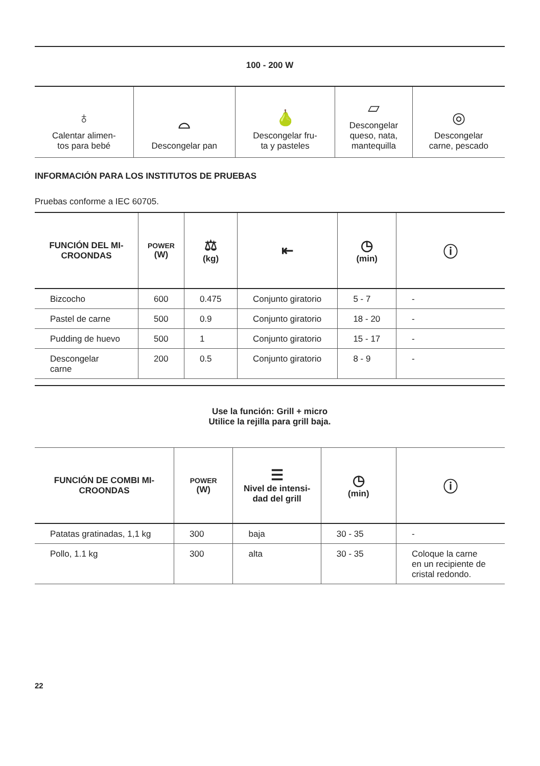| 100 - 200 W |
| ♁ Calentar alimen- tos para bebé | ⌓ Descongelar pan | 🍐 Descongelar fru- ta y pasteles | ▱ Descongelar queso, nata, mantequilla | ◎ Descongelar carne, pescado |
INFORMACIÓN PARA LOS INSTITUTOS DE PRUEBAS
Pruebas conforme a IEC 60705.
| FUNCIÓN DEL MI- CROONDAS | POWER (W) | ⚖ (kg) | ⇤ | ◷ (min) | ⓘ |
| --- | --- | --- | --- | --- | --- |
| Bizcocho | 600 | 0.475 | Conjunto giratorio | 5 - 7 | - |
| Pastel de carne | 500 | 0.9 | Conjunto giratorio | 18 - 20 | - |
| Pudding de huevo | 500 | 1 | Conjunto giratorio | 15 - 17 | - |
| Descongelar carne | 200 | 0.5 | Conjunto giratorio | 8 - 9 | - |
Use la función: Grill + micro
Utilice la rejilla para grill baja.
| FUNCIÓN DE COMBI MI- CROONDAS | POWER (W) | ☰ Nivel de intensi- dad del grill | ◷ (min) | ⓘ |
| --- | --- | --- | --- | --- |
| Patatas gratinadas, 1,1 kg | 300 | baja | 30 - 35 | - |
| Pollo, 1.1 kg | 300 | alta | 30 - 35 | Coloque la carne en un recipiente de cristal redondo. |
22